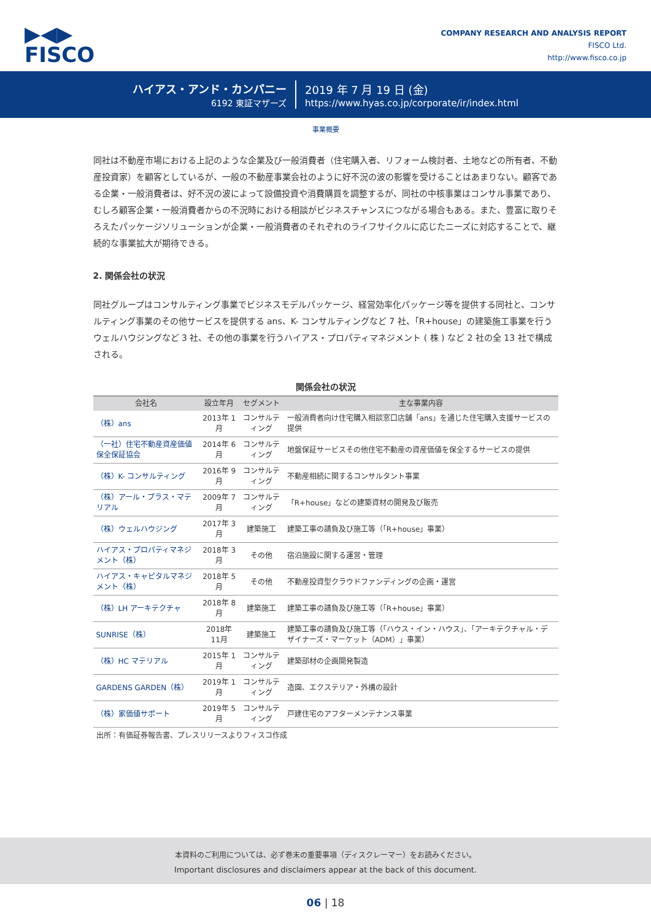▶◀▶
FISCO
COMPANY RESEARCH AND ANALYSIS REPORT
FISCO Ltd.
http://www.fisco.co.jp
ハイアス・アンド・カンパニー
6192 東証マザーズ
2019 年 7 月 19 日 (金)
https://www.hyas.co.jp/corporate/ir/index.html
事業概要
同社は不動産市場における上記のような企業及び一般消費者（住宅購入者、リフォーム検討者、土地などの所有者、不動産投資家）を顧客としているが、一般の不動産事業会社のように好不況の波の影響を受けることはあまりない。顧客である企業・一般消費者は、好不況の波によって設備投資や消費購買を調整するが、同社の中核事業はコンサル事業であり、むしろ顧客企業・一般消費者からの不況時における相談がビジネスチャンスにつながる場合もある。また、豊富に取りそろえたパッケージソリューションが企業・一般消費者のそれぞれのライフサイクルに応じたニーズに対応することで、継続的な事業拡大が期待できる。
2. 関係会社の状況
同社グループはコンサルティング事業でビジネスモデルパッケージ、経営効率化パッケージ等を提供する同社と、コンサルティング事業のその他サービスを提供する ans、K- コンサルティングなど 7 社、「R+house」の建築施工事業を行うウェルハウジングなど 3 社、その他の事業を行うハイアス・プロパティマネジメント ( 株 ) など 2 社の全 13 社で構成される。
関係会社の状況
| 会社名 | 設立年月 | セグメント | 主な事業内容 |
| --- | --- | --- | --- |
| （株）ans | 2013年 1月 | コンサルティング | 一般消費者向け住宅購入相談窓口店舗「ans」を通じた住宅購入支援サービスの提供 |
| （一社）住宅不動産資産価値保全保証協会 | 2014年 6月 | コンサルティング | 地盤保証サービスその他住宅不動産の資産価値を保全するサービスの提供 |
| （株）K- コンサルティング | 2016年 9月 | コンサルティング | 不動産相続に関するコンサルタント事業 |
| （株）アール・プラス・マテリアル | 2009年 7月 | コンサルティング | 「R+house」などの建築資材の開発及び販売 |
| （株）ウェルハウジング | 2017年 3月 | 建築施工 | 建築工事の請負及び施工等（「R+house」事業） |
| ハイアス・プロパティマネジメント（株） | 2018年 3月 | その他 | 宿泊施設に関する運営・管理 |
| ハイアス・キャピタルマネジメント（株） | 2018年 5月 | その他 | 不動産投資型クラウドファンディングの企画・運営 |
| （株）LH アーキテクチャ | 2018年 8月 | 建築施工 | 建築工事の請負及び施工等（「R+house」事業） |
| SUNRISE（株） | 2018年11月 | 建築施工 | 建築工事の請負及び施工等（「ハウス・イン・ハウス」、「アーキテクチャル・デザイナーズ・マーケット（ADM）」事業） |
| （株）HC マテリアル | 2015年 1月 | コンサルティング | 建築部材の企画開発製造 |
| GARDENS GARDEN（株） | 2019年 1月 | コンサルティング | 造園、エクステリア・外構の設計 |
| （株）家価値サポート | 2019年 5月 | コンサルティング | 戸建住宅のアフターメンテナンス事業 |
出所：有価証券報告書、プレスリリースよりフィスコ作成
本資料のご利用については、必ず巻末の重要事項（ディスクレーマー）をお読みください。
Important disclosures and disclaimers appear at the back of this document.
06 | 18